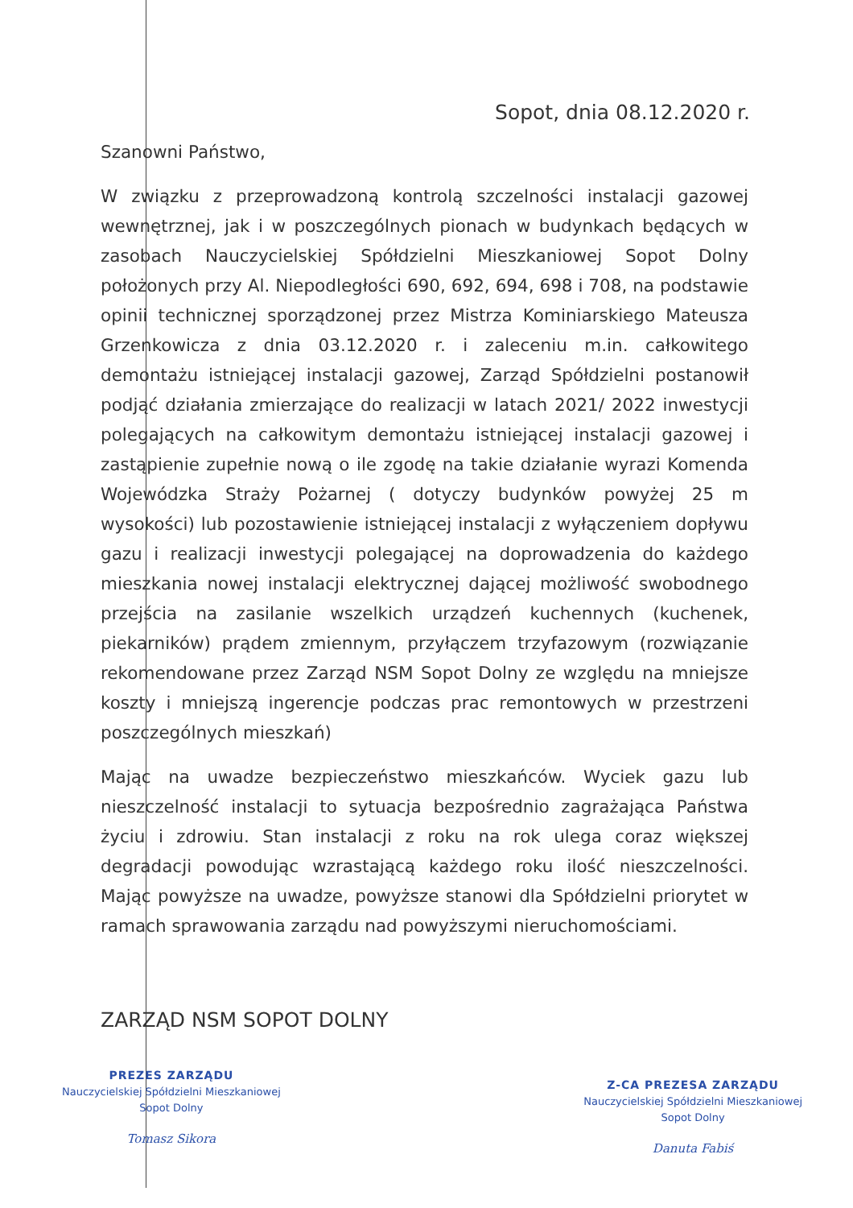Sopot, dnia 08.12.2020 r.
Szanowni Państwo,
W związku z przeprowadzoną kontrolą szczelności instalacji gazowej wewnętrznej, jak i w poszczególnych pionach w budynkach będących w zasobach Nauczycielskiej Spółdzielni Mieszkaniowej Sopot Dolny położonych przy Al. Niepodległości 690, 692, 694, 698 i 708, na podstawie opinii technicznej sporządzonej przez Mistrza Kominiarskiego Mateusza Grzenkowicza z dnia 03.12.2020 r. i zaleceniu m.in. całkowitego demontażu istniejącej instalacji gazowej, Zarząd Spółdzielni postanowił podjąć działania zmierzające do realizacji w latach 2021/ 2022 inwestycji polegających na całkowitym demontażu istniejącej instalacji gazowej i zastąpienie zupełnie nową o ile zgodę na takie działanie wyrazi Komenda Wojewódzka Straży Pożarnej ( dotyczy budynków powyżej 25 m wysokości) lub pozostawienie istniejącej instalacji z wyłączeniem dopływu gazu i realizacji inwestycji polegającej na doprowadzenia do każdego mieszkania nowej instalacji elektrycznej dającej możliwość swobodnego przejścia na zasilanie wszelkich urządzeń kuchennych (kuchenek, piekarników) prądem zmiennym, przyłączem trzyfazowym (rozwiązanie rekomendowane przez Zarząd NSM Sopot Dolny ze względu na mniejsze koszty i mniejszą ingerencje podczas prac remontowych w przestrzeni poszczególnych mieszkań)
Mając na uwadze bezpieczeństwo mieszkańców. Wyciek gazu lub nieszczelność instalacji to sytuacja bezpośrednio zagrażająca Państwa życiu i zdrowiu. Stan instalacji z roku na rok ulega coraz większej degradacji powodując wzrastającą każdego roku ilość nieszczelności. Mając powyższe na uwadze, powyższe stanowi dla Spółdzielni priorytet w ramach sprawowania zarządu nad powyższymi nieruchomościami.
ZARZĄD NSM SOPOT DOLNY
PREZES ZARZĄDU
Nauczycielskiej Spółdzielni Mieszkaniowej
Sopot Dolny
Tomasz Sikora
Z-CA PREZESA ZARZĄDU
Nauczycielskiej Spółdzielni Mieszkaniowej
Sopot Dolny
Danuta Fabiś